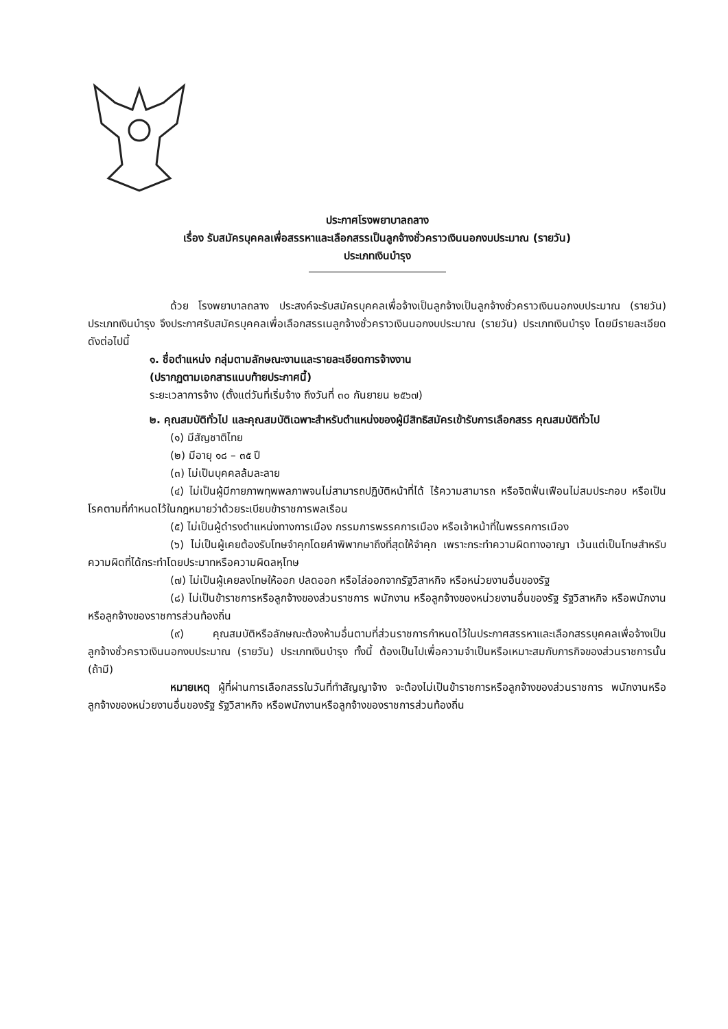ประกาศโรงพยาบาลถลาง
เรื่อง รับสมัครบุคคลเพื่อสรรหาและเลือกสรรเป็นลูกจ้างชั่วคราวเงินนอกงบประมาณ (รายวัน)
ประเภทเงินบำรุง
ด้วย โรงพยาบาลถลาง ประสงค์จะรับสมัครบุคคลเพื่อจ้างเป็นลูกจ้างเป็นลูกจ้างชั่วคราวเงินนอกงบประมาณ (รายวัน) ประเภทเงินบำรุง จึงประกาศรับสมัครบุคคลเพื่อเลือกสรรเนลูกจ้างชั่วคราวเงินนอกงบประมาณ (รายวัน) ประเภทเงินบำรุง โดยมีรายละเอียดดังต่อไปนี้
๑. ชื่อตำแหน่ง กลุ่มตามลักษณะงานและรายละเอียดการจ้างงาน
(ปรากฏตามเอกสารแนบท้ายประกาศนี้)
ระยะเวลาการจ้าง (ตั้งแต่วันที่เริ่มจ้าง ถึงวันที่ ๓๐ กันยายน ๒๕๖๗)
๒. คุณสมบัติทั่วไป และคุณสมบัติเฉพาะสำหรับตำแหน่งของผู้มีสิทธิสมัครเข้ารับการเลือกสรร คุณสมบัติทั่วไป
(๑) มีสัญชาติไทย
(๒) มีอายุ ๑๘ – ๓๕ ปี
(๓) ไม่เป็นบุคคลล้มละลาย
(๔) ไม่เป็นผู้มีกายภาพทุพพลภาพจนไม่สามารถปฏิบัติหน้าที่ได้ ไร้ความสามารถ หรือจิตฟั่นเฟือนไม่สมประกอบ หรือเป็นโรคตามที่กำหนดไว้ในกฎหมายว่าด้วยระเบียบข้าราชการพลเรือน
(๕) ไม่เป็นผู้ดำรงตำแหน่งทางการเมือง กรรมการพรรคการเมือง หรือเจ้าหน้าที่ในพรรคการเมือง
(๖) ไม่เป็นผู้เคยต้องรับโทษจำคุกโดยคำพิพากษาถึงที่สุดให้จำคุก เพราะกระทำความผิดทางอาญา เว้นแต่เป็นโทษสำหรับความผิดที่ได้กระทำโดยประมาทหรือความผิดลหุโทษ
(๗) ไม่เป็นผู้เคยลงโทษให้ออก ปลดออก หรือไล่ออกจากรัฐวิสาหกิจ หรือหน่วยงานอื่นของรัฐ
(๘) ไม่เป็นข้าราชการหรือลูกจ้างของส่วนราชการ พนักงาน หรือลูกจ้างของหน่วยงานอื่นของรัฐ รัฐวิสาหกิจ หรือพนักงานหรือลูกจ้างของราชการส่วนท้องถิ่น
(๙) คุณสมบัติหรือลักษณะต้องห้ามอื่นตามที่ส่วนราชการกำหนดไว้ในประกาศสรรหาและเลือกสรรบุคคลเพื่อจ้างเป็นลูกจ้างชั่วคราวเงินนอกงบประมาณ (รายวัน) ประเภทเงินบำรุง ทั้งนี้ ต้องเป็นไปเพื่อความจำเป็นหรือเหมาะสมกับภารกิจของส่วนราชการนั้น (ถ้ามี)
หมายเหตุ ผู้ที่ผ่านการเลือกสรรในวันที่ทำสัญญาจ้าง จะต้องไม่เป็นข้าราชการหรือลูกจ้างของส่วนราชการ พนักงานหรือลูกจ้างของหน่วยงานอื่นของรัฐ รัฐวิสาหกิจ หรือพนักงานหรือลูกจ้างของราชการส่วนท้องถิ่น